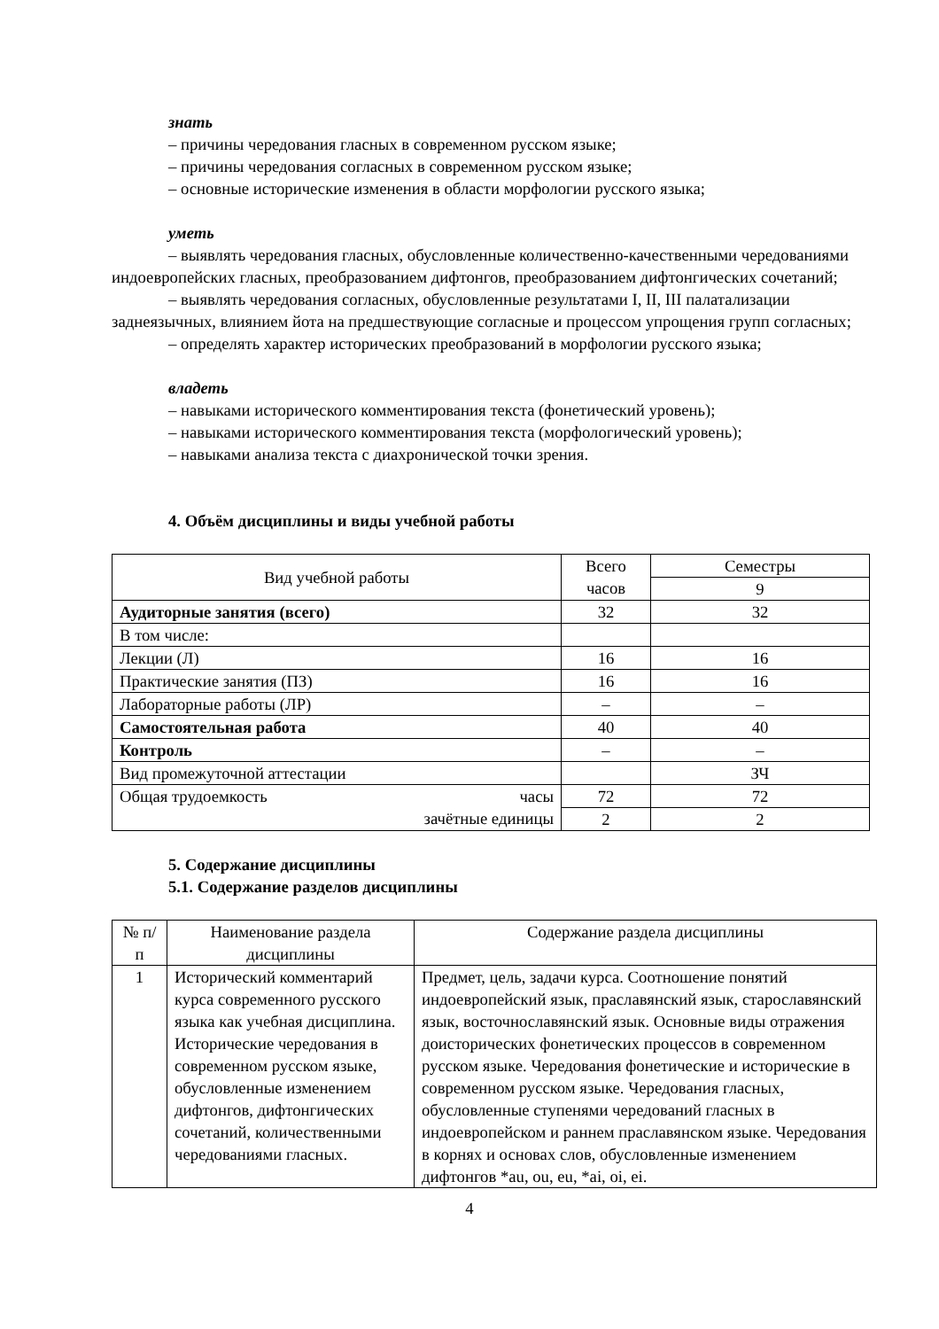знать
– причины чередования гласных в современном русском языке;
– причины чередования согласных в современном русском языке;
– основные исторические изменения в области морфологии русского языка;
уметь
– выявлять чередования гласных, обусловленные количественно-качественными чередованиями индоевропейских гласных, преобразованием дифтонгов, преобразованием дифтонгических сочетаний;
– выявлять чередования согласных, обусловленные результатами I, II, III палатализации заднеязычных, влиянием йота на предшествующие согласные и процессом упрощения групп согласных;
– определять характер исторических преобразований в морфологии русского языка;
владеть
– навыками исторического комментирования текста (фонетический уровень);
– навыками исторического комментирования текста (морфологический уровень);
– навыками анализа текста с диахронической точки зрения.
4. Объём дисциплины и виды учебной работы
| Вид учебной работы | Всего часов | Семестры |
| --- | --- | --- |
| | | 9 |
| Аудиторные занятия (всего) | 32 | 32 |
| В том числе: | | |
| Лекции (Л) | 16 | 16 |
| Практические занятия (ПЗ) | 16 | 16 |
| Лабораторные работы (ЛР) | – | – |
| Самостоятельная работа | 40 | 40 |
| Контроль | – | – |
| Вид промежуточной аттестации | | ЗЧ |
| Общая трудоемкость часы зачётные единицы | 72 | 72 |
| | 2 | 2 |
5. Содержание дисциплины
5.1. Содержание разделов дисциплины
| № п/п | Наименование раздела дисциплины | Содержание раздела дисциплины |
| --- | --- | --- |
| 1 | Исторический комментарий курса современного русского языка как учебная дисциплина. Исторические чередования в современном русском языке, обусловленные изменением дифтонгов, дифтонгических сочетаний, количественными чередованиями гласных. | Предмет, цель, задачи курса. Соотношение понятий индоевропейский язык, праславянский язык, старославянский язык, восточнославянский язык. Основные виды отражения доисторических фонетических процессов в современном русском языке. Чередования фонетические и исторические в современном русском языке. Чередования гласных, обусловленные ступенями чередований гласных в индоевропейском и раннем праславянском языке. Чередования в корнях и основах слов, обусловленные изменением дифтонгов *au, ou, eu, *ai, oi, ei. |
4